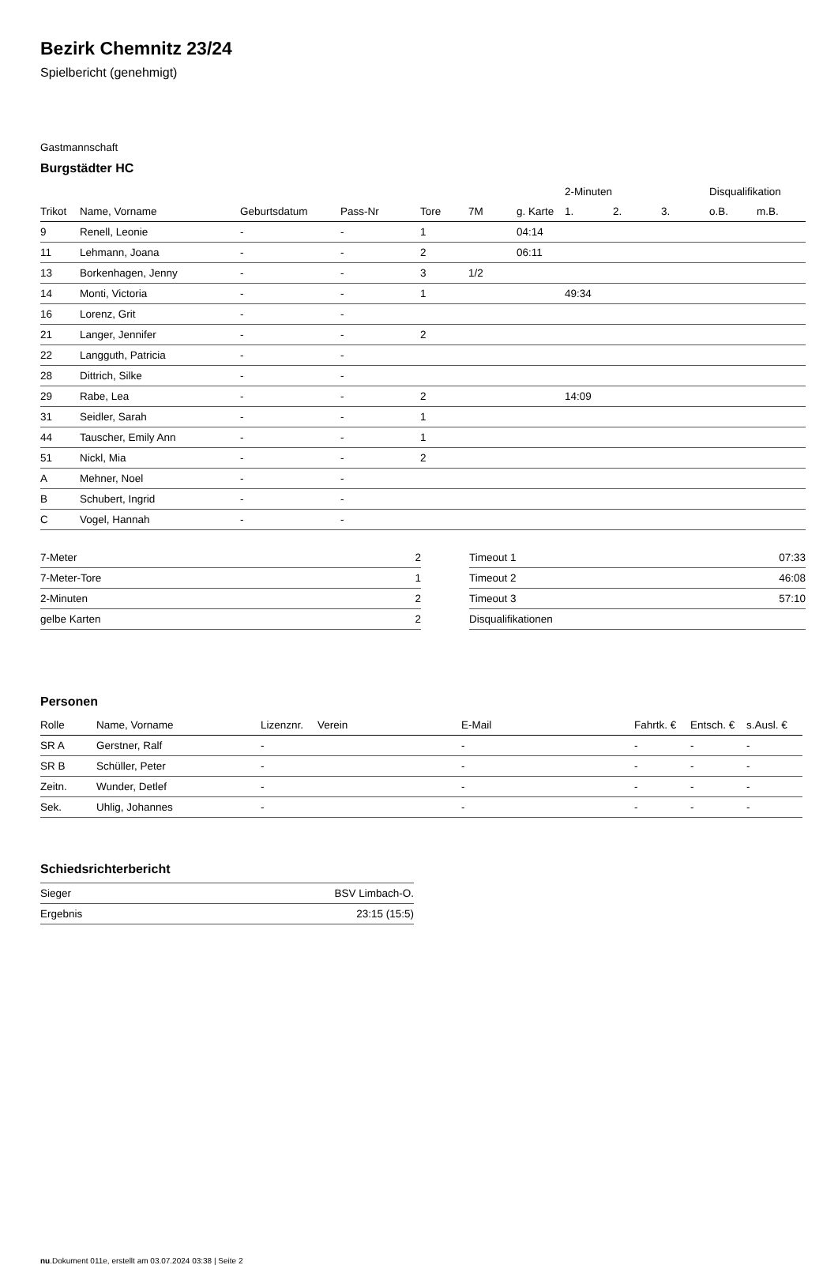Bezirk Chemnitz 23/24
Spielbericht (genehmigt)
Gastmannschaft
Burgstädter HC
| | | | | | | | 2-Minuten | | | Disqualifikation | |
| Trikot | Name, Vorname | Geburtsdatum | Pass-Nr | Tore | 7M | g. Karte | 1. | 2. | 3. | o.B. | m.B. |
| 9 | Renell, Leonie | - | - | 1 | | 04:14 | | | | | |
| 11 | Lehmann, Joana | - | - | 2 | | 06:11 | | | | | |
| 13 | Borkenhagen, Jenny | - | - | 3 | 1/2 | | | | | | |
| 14 | Monti, Victoria | - | - | 1 | | | 49:34 | | | | |
| 16 | Lorenz, Grit | - | - | | | | | | | | |
| 21 | Langer, Jennifer | - | - | 2 | | | | | | | |
| 22 | Langguth, Patricia | - | - | | | | | | | | |
| 28 | Dittrich, Silke | - | - | | | | | | | | |
| 29 | Rabe, Lea | - | - | 2 | | | 14:09 | | | | |
| 31 | Seidler, Sarah | - | - | 1 | | | | | | | |
| 44 | Tauscher, Emily Ann | - | - | 1 | | | | | | | |
| 51 | Nickl, Mia | - | - | 2 | | | | | | | |
| A | Mehner, Noel | - | - | | | | | | | | |
| B | Schubert, Ingrid | - | - | | | | | | | | |
| C | Vogel, Hannah | - | - | | | | | | | | |
| 7-Meter | 2 |
| 7-Meter-Tore | 1 |
| 2-Minuten | 2 |
| gelbe Karten | 2 |
| Timeout 1 | 07:33 |
| Timeout 2 | 46:08 |
| Timeout 3 | 57:10 |
| Disqualifikationen | |
Personen
| Rolle | Name, Vorname | Lizenznr. | Verein | E-Mail | Fahrtk. € | Entsch. € | s.Ausl. € |
| --- | --- | --- | --- | --- | --- | --- | --- |
| SR A | Gerstner, Ralf | - | | - | - | - | - |
| SR B | Schüller, Peter | - | | - | - | - | - |
| Zeitn. | Wunder, Detlef | - | | - | - | - | - |
| Sek. | Uhlig, Johannes | - | | - | - | - | - |
Schiedsrichterbericht
| Sieger | BSV Limbach-O. |
| Ergebnis | 23:15 (15:5) |
nu.Dokument 011e, erstellt am 03.07.2024 03:38 | Seite 2